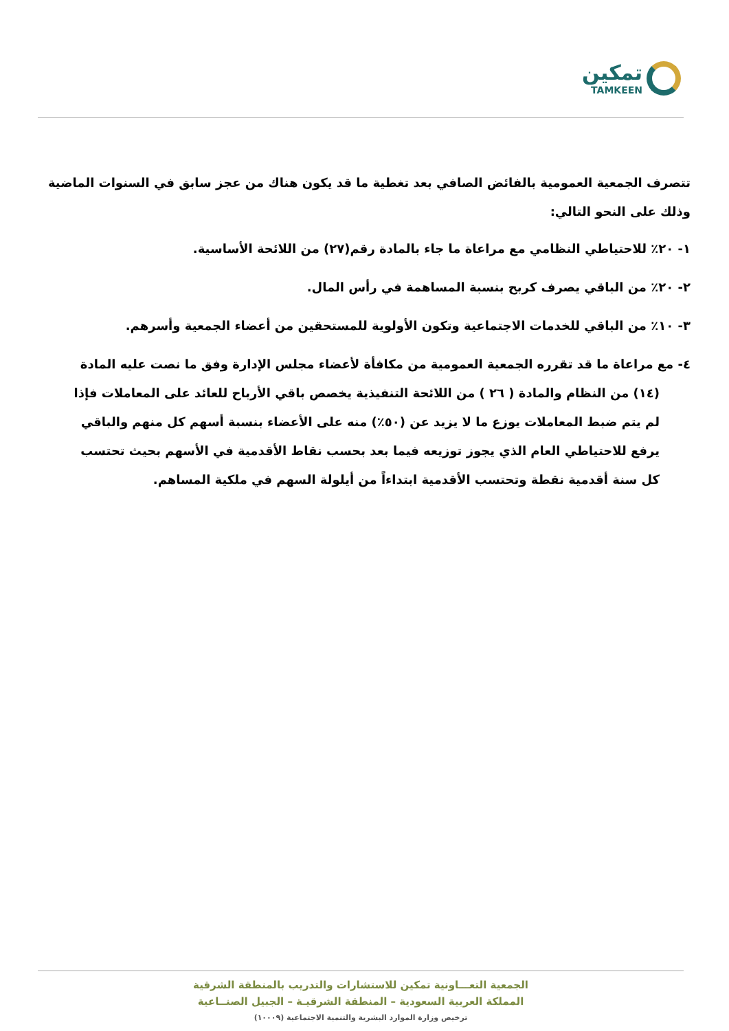تمكين
TAMKEEN
تتصرف الجمعية العمومية بالفائض الصافي بعد تغطية ما قد يكون هناك من عجز سابق في السنوات الماضية وذلك على النحو التالي:
١- ٢٠٪ للاحتياطي النظامي مع مراعاة ما جاء بالمادة رقم(٢٧) من اللائحة الأساسية.
٢- ٢٠٪ من الباقي يصرف كربح بنسبة المساهمة في رأس المال.
٣- ١٠٪ من الباقي للخدمات الاجتماعية وتكون الأولوية للمستحقين من أعضاء الجمعية وأسرهم.
٤- مع مراعاة ما قد تقرره الجمعية العمومية من مكافأة لأعضاء مجلس الإدارة وفق ما نصت عليه المادة (١٤) من النظام والمادة ( ٢٦ ) من اللائحة التنفيذية يخصص باقي الأرباح للعائد على المعاملات فإذا لم يتم ضبط المعاملات يوزع ما لا يزيد عن (٥٠٪) منه على الأعضاء بنسبة أسهم كل منهم والباقي يرفع للاحتياطي العام الذي يجوز توزيعه فيما بعد بحسب نقاط الأقدمية في الأسهم بحيث تحتسب كل سنة أقدمية نقطة وتحتسب الأقدمية ابتداءاً من أيلولة السهم في ملكية المساهم.
الجمعية التعـــاونية تمكين للاستشارات والتدريب بالمنطقة الشرقية
المملكة العربية السعودية – المنطقة الشرقيـة – الجبيل الصنــاعية
ترخيص وزارة الموارد البشرية والتنمية الاجتماعية (١٠٠٠٩)